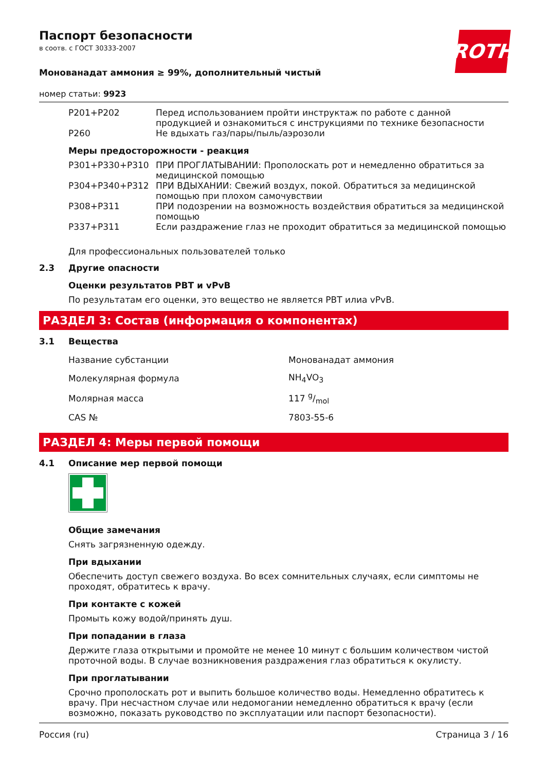ROTH
Паспорт безопасности
в соотв. с ГОСТ 30333-2007
Монованадат аммония ≥ 99%, дополнительный чистый
номер статьи: 9923
| P201+P202 | Перед использованием пройти инструктаж по работе с данной продукцией и ознакомиться с инструкциями по технике безопасности |
| P260 | Не вдыхать газ/пары/пыль/аэрозоли |
Меры предосторожности - реакция
| P301+P330+P310 | ПРИ ПРОГЛАТЫВАНИИ: Прополоскать рот и немедленно обратиться за медицинской помощью |
| P304+P340+P312 | ПРИ ВДЫХАНИИ: Свежий воздух, покой. Обратиться за медицинской помощью при плохом самочувствии |
| P308+P311 | ПРИ подозрении на возможность воздействия обратиться за медицинской помощью |
| P337+P311 | Если раздражение глаз не проходит обратиться за медицинской помощью |
Для профессиональных пользователей только
2.3 Другие опасности
Оценки результатов PBT и vPvB
По результатам его оценки, это вещество не является PBT илиа vPvB.
РАЗДЕЛ 3: Состав (информация о компонентах)
3.1 Вещества
| Название субстанции | Монованадат аммония |
| Молекулярная формула | NH<sub>4</sub>VO<sub>3</sub> |
| Молярная масса | 117 g/mol |
| CAS № | 7803-55-6 |
РАЗДЕЛ 4: Меры первой помощи
4.1 Описание мер первой помощи
Общие замечания
Снять загрязненную одежду.
При вдыхании
Обеспечить доступ свежего воздуха. Во всех сомнительных случаях, если симптомы не проходят, обратитесь к врачу.
При контакте с кожей
Промыть кожу водой/принять душ.
При попадании в глаза
Держите глаза открытыми и промойте не менее 10 минут с большим количеством чистой проточной воды. В случае возникновения раздражения глаз обратиться к окулисту.
При проглатывании
Срочно прополоскать рот и выпить большое количество воды. Немедленно обратитесь к врачу. При несчастном случае или недомогании немедленно обратиться к врачу (если возможно, показать руководство по эксплуатации или паспорт безопасности).
Россия (ru) Страница 3 / 16